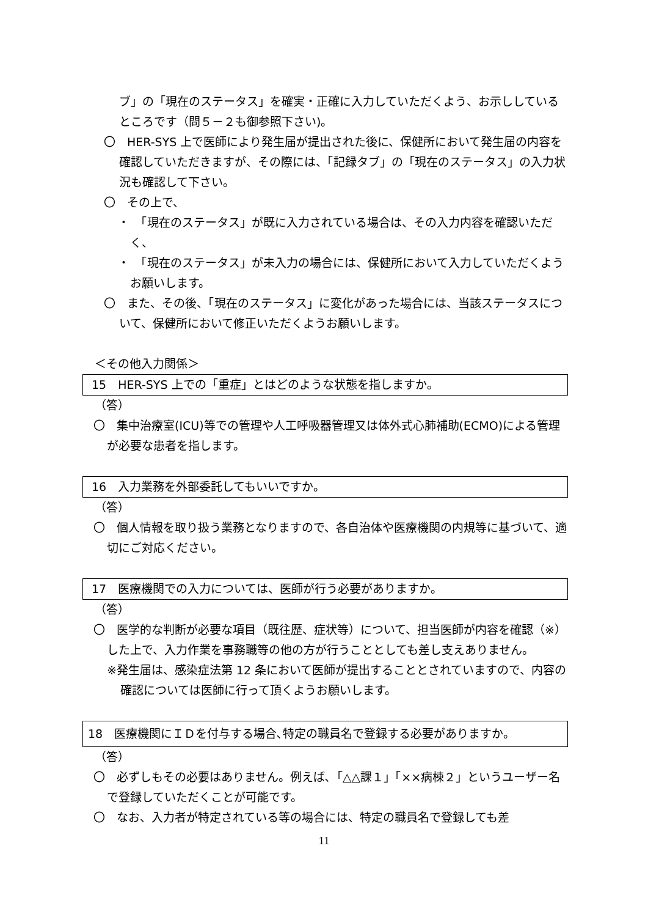ブ」の「現在のステータス」を確実・正確に入力していただくよう、お示ししているところです（問５－２も御参照下さい)。
〇　HER-SYS 上で医師により発生届が提出された後に、保健所において発生届の内容を確認していただきますが、その際には、「記録タブ」の「現在のステータス」の入力状況も確認して下さい。
〇　その上で、
・　「現在のステータス」が既に入力されている場合は、その入力内容を確認いただく、
・　「現在のステータス」が未入力の場合には、保健所において入力していただくようお願いします。
〇　また、その後、「現在のステータス」に変化があった場合には、当該ステータスについて、保健所において修正いただくようお願いします。
＜その他入力関係＞
15　HER-SYS 上での「重症」とはどのような状態を指しますか。
（答）
〇　集中治療室(ICU)等での管理や人工呼吸器管理又は体外式心肺補助(ECMO)による管理が必要な患者を指します。
16　入力業務を外部委託してもいいですか。
（答）
〇　個人情報を取り扱う業務となりますので、各自治体や医療機関の内規等に基づいて、適切にご対応ください。
17　医療機関での入力については、医師が行う必要がありますか。
（答）
〇　医学的な判断が必要な項目（既往歴、症状等）について、担当医師が内容を確認（※）した上で、入力作業を事務職等の他の方が行うこととしても差し支えありません。
※発生届は、感染症法第 12 条において医師が提出することとされていますので、内容の確認については医師に行って頂くようお願いします。
18　医療機関にＩＤを付与する場合､特定の職員名で登録する必要がありますか。
（答）
〇　必ずしもその必要はありません。例えば､「△△課１」「××病棟２」というユーザー名で登録していただくことが可能です。
〇　なお、入力者が特定されている等の場合には、特定の職員名で登録しても差
11